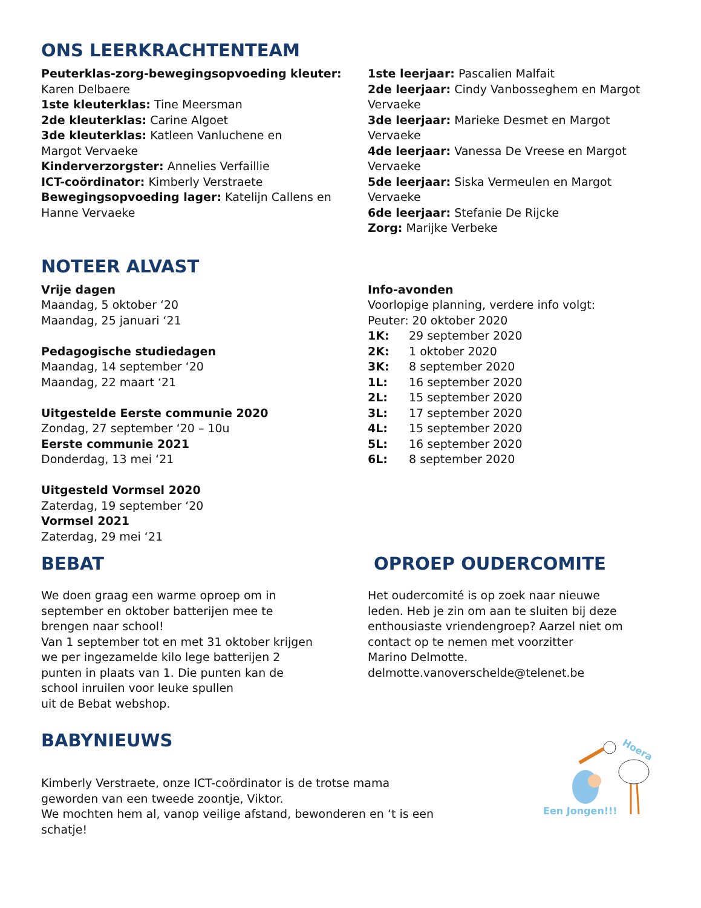ONS LEERKRACHTENTEAM
Peuterklas-zorg-bewegingsopvoeding kleuter:
Karen Delbaere
1ste kleuterklas: Tine Meersman
2de kleuterklas: Carine Algoet
3de kleuterklas: Katleen Vanluchene en
Margot Vervaeke
Kinderverzorgster: Annelies Verfaillie
ICT-coördinator: Kimberly Verstraete
Bewegingsopvoeding lager: Katelijn Callens en
Hanne Vervaeke
1ste leerjaar: Pascalien Malfait
2de leerjaar: Cindy Vanbosseghem en Margot
Vervaeke
3de leerjaar: Marieke Desmet en Margot
Vervaeke
4de leerjaar: Vanessa De Vreese en Margot
Vervaeke
5de leerjaar: Siska Vermeulen en Margot
Vervaeke
6de leerjaar: Stefanie De Rijcke
Zorg: Marijke Verbeke
NOTEER ALVAST
Vrije dagen
Maandag, 5 oktober ‘20
Maandag, 25 januari ‘21
Pedagogische studiedagen
Maandag, 14 september ‘20
Maandag, 22 maart ‘21
Uitgestelde Eerste communie 2020
Zondag, 27 september ‘20 – 10u
Eerste communie 2021
Donderdag, 13 mei ‘21
Uitgesteld Vormsel 2020
Zaterdag, 19 september ‘20
Vormsel 2021
Zaterdag, 29 mei ‘21
Info-avonden
Voorlopige planning, verdere info volgt:
Peuter: 20 oktober 2020
1K: 29 september 2020
2K: 1 oktober 2020
3K: 8 september 2020
1L: 16 september 2020
2L: 15 september 2020
3L: 17 september 2020
4L: 15 september 2020
5L: 16 september 2020
6L: 8 september 2020
BEBAT
We doen graag een warme oproep om in
september en oktober batterijen mee te
brengen naar school!
Van 1 september tot en met 31 oktober krijgen
we per ingezamelde kilo lege batterijen 2
punten in plaats van 1. Die punten kan de
school inruilen voor leuke spullen
uit de Bebat webshop.
OPROEP OUDERCOMITE
Het oudercomité is op zoek naar nieuwe
leden. Heb je zin om aan te sluiten bij deze
enthousiaste vriendengroep? Aarzel niet om
contact op te nemen met voorzitter
Marino Delmotte.
delmotte.vanoverschelde@telenet.be
BABYNIEUWS
Kimberly Verstraete, onze ICT-coördinator is de trotse mama
geworden van een tweede zoontje, Viktor.
We mochten hem al, vanop veilige afstand, bewonderen en ‘t is een
schatje!
Hoera
Een Jongen!!!